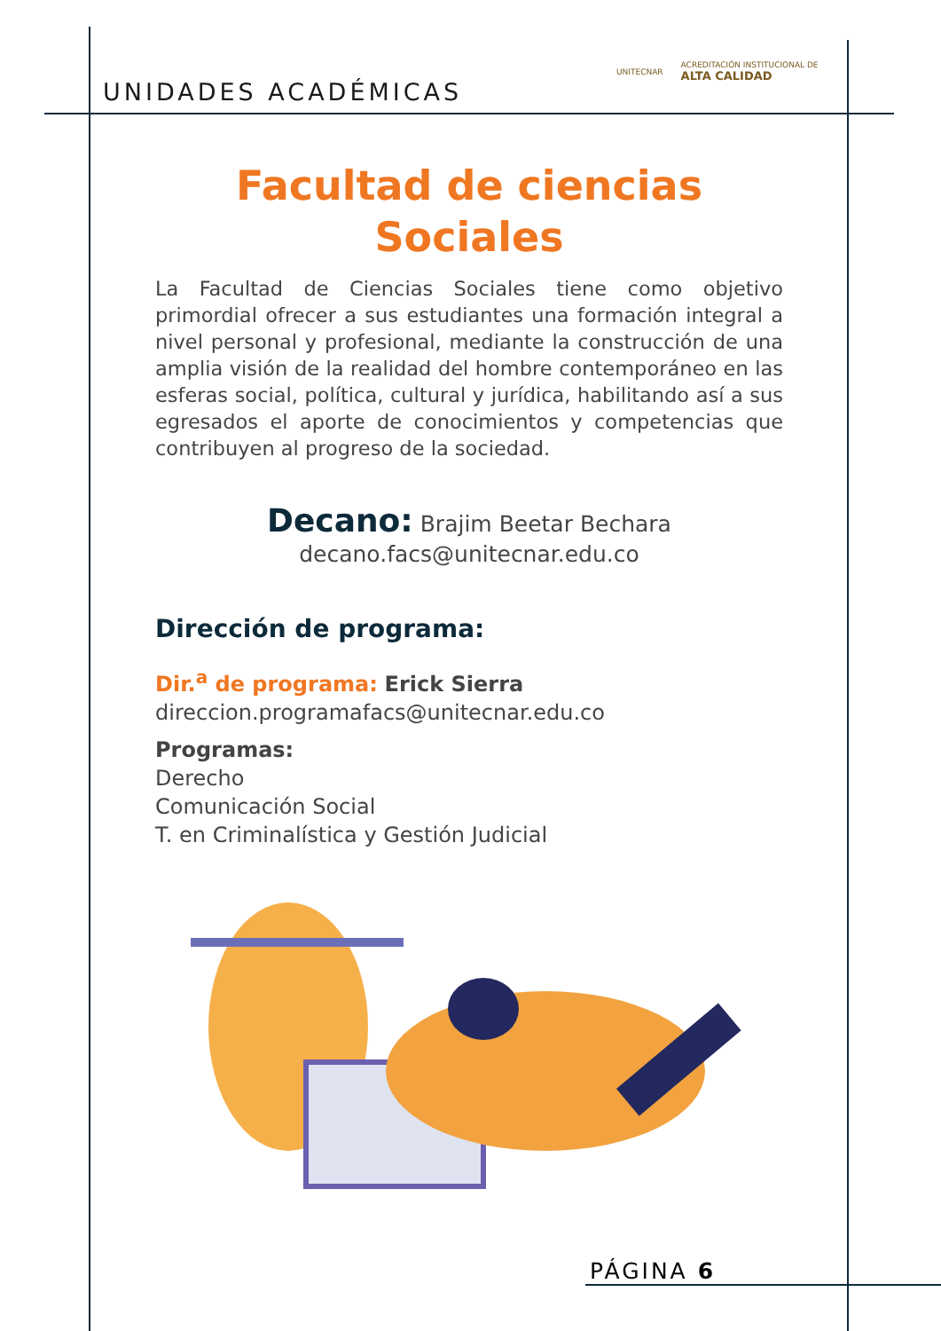UNIDADES ACADÉMICAS
UNITECNAR
ACREDITACIÓN INSTITUCIONAL DE
ALTA CALIDAD
Facultad de ciencias
Sociales
La Facultad de Ciencias Sociales tiene como objetivo primordial ofrecer a sus estudiantes una formación integral a nivel personal y profesional, mediante la construcción de una amplia visión de la realidad del hombre contemporáneo en las esferas social, política, cultural y jurídica, habilitando así a sus egresados el aporte de conocimientos y competencias que contribuyen al progreso de la sociedad.
Decano: Brajim Beetar Bechara
decano.facs@unitecnar.edu.co
Dirección de programa:
Dir.<sup>a</sup> de programa: Erick Sierra
direccion.programafacs@unitecnar.edu.co
Programas:
Derecho
Comunicación Social
T. en Criminalística y Gestión Judicial
PÁGINA 6